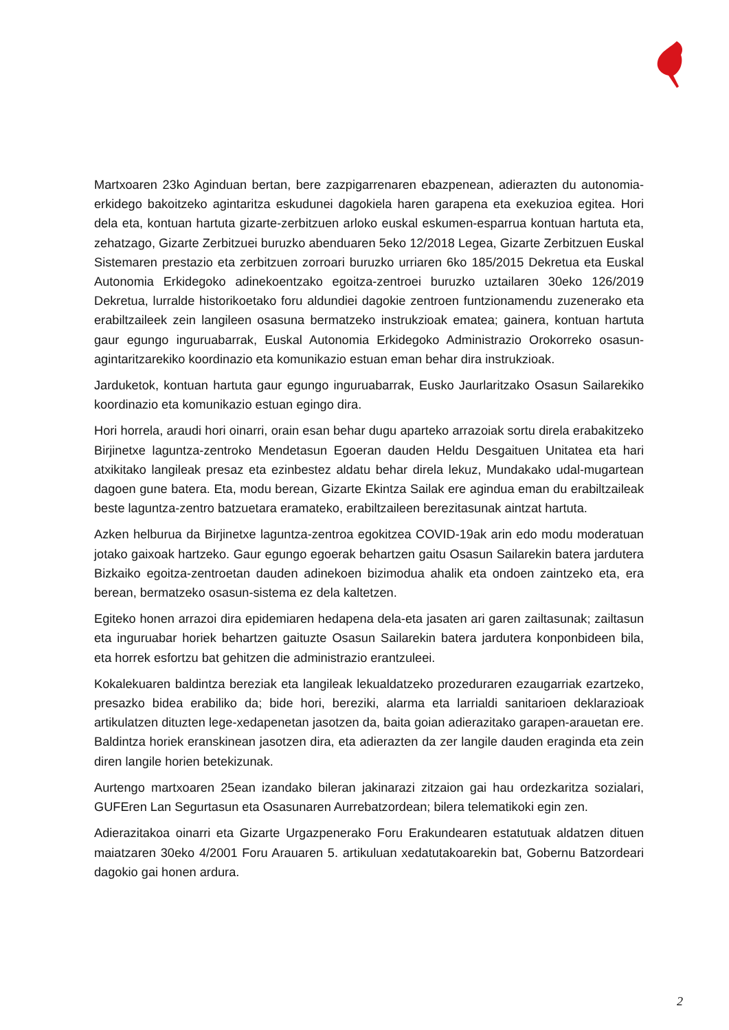Martxoaren 23ko Aginduan bertan, bere zazpigarrenaren ebazpenean, adierazten du autonomia-erkidego bakoitzeko agintaritza eskudunei dagokiela haren garapena eta exekuzioa egitea. Hori dela eta, kontuan hartuta gizarte-zerbitzuen arloko euskal eskumen-esparrua kontuan hartuta eta, zehatzago, Gizarte Zerbitzuei buruzko abenduaren 5eko 12/2018 Legea, Gizarte Zerbitzuen Euskal Sistemaren prestazio eta zerbitzuen zorroari buruzko urriaren 6ko 185/2015 Dekretua eta Euskal Autonomia Erkidegoko adinekoentzako egoitza-zentroei buruzko uztailaren 30eko 126/2019 Dekretua, lurralde historikoetako foru aldundiei dagokie zentroen funtzionamendu zuzenerako eta erabiltzaileek zein langileen osasuna bermatzeko instrukzioak ematea; gainera, kontuan hartuta gaur egungo inguruabarrak, Euskal Autonomia Erkidegoko Administrazio Orokorreko osasun-agintaritzarekiko koordinazio eta komunikazio estuan eman behar dira instrukzioak.
Jarduketok, kontuan hartuta gaur egungo inguruabarrak, Eusko Jaurlaritzako Osasun Sailarekiko koordinazio eta komunikazio estuan egingo dira.
Hori horrela, araudi hori oinarri, orain esan behar dugu aparteko arrazoiak sortu direla erabakitzeko Birjinetxe laguntza-zentroko Mendetasun Egoeran dauden Heldu Desgaituen Unitatea eta hari atxikitako langileak presaz eta ezinbestez aldatu behar direla lekuz, Mundakako udal-mugartean dagoen gune batera. Eta, modu berean, Gizarte Ekintza Sailak ere agindua eman du erabiltzaileak beste laguntza-zentro batzuetara eramateko, erabiltzaileen berezitasunak aintzat hartuta.
Azken helburua da Birjinetxe laguntza-zentroa egokitzea COVID-19ak arin edo modu moderatuan jotako gaixoak hartzeko. Gaur egungo egoerak behartzen gaitu Osasun Sailarekin batera jardutera Bizkaiko egoitza-zentroetan dauden adinekoen bizimodua ahalik eta ondoen zaintzeko eta, era berean, bermatzeko osasun-sistema ez dela kaltetzen.
Egiteko honen arrazoi dira epidemiaren hedapena dela-eta jasaten ari garen zailtasunak; zailtasun eta inguruabar horiek behartzen gaituzte Osasun Sailarekin batera jardutera konponbideen bila, eta horrek esfortzu bat gehitzen die administrazio erantzuleei.
Kokalekuaren baldintza bereziak eta langileak lekualdatzeko prozeduraren ezaugarriak ezartzeko, presazko bidea erabiliko da; bide hori, bereziki, alarma eta larrialdi sanitarioen deklarazioak artikulatzen dituzten lege-xedapenetan jasotzen da, baita goian adierazitako garapen-arauetan ere. Baldintza horiek eranskinean jasotzen dira, eta adierazten da zer langile dauden eraginda eta zein diren langile horien betekizunak.
Aurtengo martxoaren 25ean izandako bileran jakinarazi zitzaion gai hau ordezkaritza sozialari, GUFEren Lan Segurtasun eta Osasunaren Aurrebatzordean; bilera telematikoki egin zen.
Adierazitakoa oinarri eta Gizarte Urgazpenerako Foru Erakundearen estatutuak aldatzen dituen maiatzaren 30eko 4/2001 Foru Arauaren 5. artikuluan xedatutakoarekin bat, Gobernu Batzordeari dagokio gai honen ardura.
2